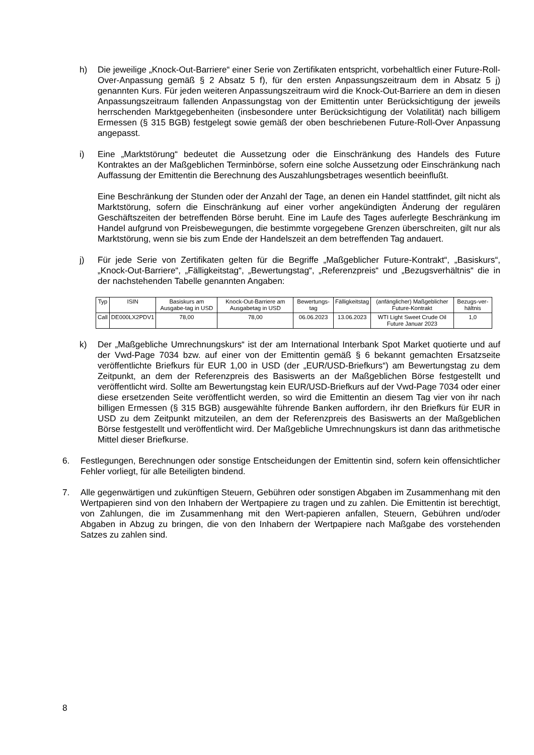h) Die jeweilige „Knock-Out-Barriere“ einer Serie von Zertifikaten entspricht, vorbehaltlich einer Future-Roll-Over-Anpassung gemäß § 2 Absatz 5 f), für den ersten Anpassungszeitraum dem in Absatz 5 j) genannten Kurs. Für jeden weiteren Anpassungszeitraum wird die Knock-Out-Barriere an dem in diesen Anpassungszeitraum fallenden Anpassungstag von der Emittentin unter Berücksichtigung der jeweils herrschenden Marktgegebenheiten (insbesondere unter Berücksichtigung der Volatilität) nach billigem Ermessen (§ 315 BGB) festgelegt sowie gemäß der oben beschriebenen Future-Roll-Over Anpassung angepasst.
i) Eine „Marktstörung“ bedeutet die Aussetzung oder die Einschränkung des Handels des Future Kontraktes an der Maßgeblichen Terminbörse, sofern eine solche Aussetzung oder Einschränkung nach Auffassung der Emittentin die Berechnung des Auszahlungsbetrages wesentlich beeinflußt.
Eine Beschränkung der Stunden oder der Anzahl der Tage, an denen ein Handel stattfindet, gilt nicht als Marktstörung, sofern die Einschränkung auf einer vorher angekündigten Änderung der regulären Geschäftszeiten der betreffenden Börse beruht. Eine im Laufe des Tages auferlegte Beschränkung im Handel aufgrund von Preisbewegungen, die bestimmte vorgegebene Grenzen überschreiten, gilt nur als Marktstörung, wenn sie bis zum Ende der Handelszeit an dem betreffenden Tag andauert.
j) Für jede Serie von Zertifikaten gelten für die Begriffe „Maßgeblicher Future-Kontrakt“, „Basiskurs“, „Knock-Out-Barriere“, „Fälligkeitstag“, „Bewertungstag“, „Referenzpreis“ und „Bezugsverhältnis“ die in der nachstehenden Tabelle genannten Angaben:
| Typ | ISIN | Basiskurs am Ausgabe-tag in USD | Knock-Out-Barriere am Ausgabetag in USD | Bewertungs-tag | Fälligkeitstag | (anfänglicher) Maßgeblicher Future-Kontrakt | Bezugs-ver-hältnis |
| Call | DE000LX2PDV1 | 78,00 | 78,00 | 06.06.2023 | 13.06.2023 | WTI Light Sweet Crude Oil Future Januar 2023 | 1,0 |
k) Der „Maßgebliche Umrechnungskurs“ ist der am International Interbank Spot Market quotierte und auf der Vwd-Page 7034 bzw. auf einer von der Emittentin gemäß § 6 bekannt gemachten Ersatzseite veröffentlichte Briefkurs für EUR 1,00 in USD (der „EUR/USD-Briefkurs“) am Bewertungstag zu dem Zeitpunkt, an dem der Referenzpreis des Basiswerts an der Maßgeblichen Börse festgestellt und veröffentlicht wird. Sollte am Bewertungstag kein EUR/USD-Briefkurs auf der Vwd-Page 7034 oder einer diese ersetzenden Seite veröffentlicht werden, so wird die Emittentin an diesem Tag vier von ihr nach billigen Ermessen (§ 315 BGB) ausgewählte führende Banken auffordern, ihr den Briefkurs für EUR in USD zu dem Zeitpunkt mitzuteilen, an dem der Referenzpreis des Basiswerts an der Maßgeblichen Börse festgestellt und veröffentlicht wird. Der Maßgebliche Umrechnungskurs ist dann das arithmetische Mittel dieser Briefkurse.
6. Festlegungen, Berechnungen oder sonstige Entscheidungen der Emittentin sind, sofern kein offensichtlicher Fehler vorliegt, für alle Beteiligten bindend.
7. Alle gegenwärtigen und zukünftigen Steuern, Gebühren oder sonstigen Abgaben im Zusammenhang mit den Wertpapieren sind von den Inhabern der Wertpapiere zu tragen und zu zahlen. Die Emittentin ist berechtigt, von Zahlungen, die im Zusammenhang mit den Wert-papieren anfallen, Steuern, Gebühren und/oder Abgaben in Abzug zu bringen, die von den Inhabern der Wertpapiere nach Maßgabe des vorstehenden Satzes zu zahlen sind.
8